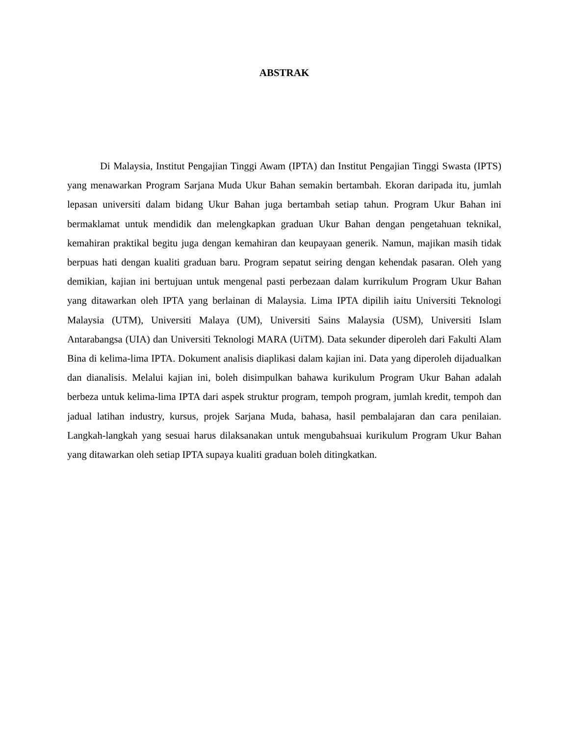ABSTRAK
Di Malaysia, Institut Pengajian Tinggi Awam (IPTA) dan Institut Pengajian Tinggi Swasta (IPTS) yang menawarkan Program Sarjana Muda Ukur Bahan semakin bertambah. Ekoran daripada itu, jumlah lepasan universiti dalam bidang Ukur Bahan juga bertambah setiap tahun. Program Ukur Bahan ini bermaklamat untuk mendidik dan melengkapkan graduan Ukur Bahan dengan pengetahuan teknikal, kemahiran praktikal begitu juga dengan kemahiran dan keupayaan generik. Namun, majikan masih tidak berpuas hati dengan kualiti graduan baru. Program sepatut seiring dengan kehendak pasaran. Oleh yang demikian, kajian ini bertujuan untuk mengenal pasti perbezaan dalam kurrikulum Program Ukur Bahan yang ditawarkan oleh IPTA yang berlainan di Malaysia. Lima IPTA dipilih iaitu Universiti Teknologi Malaysia (UTM), Universiti Malaya (UM), Universiti Sains Malaysia (USM), Universiti Islam Antarabangsa (UIA) dan Universiti Teknologi MARA (UiTM). Data sekunder diperoleh dari Fakulti Alam Bina di kelima-lima IPTA. Dokument analisis diaplikasi dalam kajian ini. Data yang diperoleh dijadualkan dan dianalisis. Melalui kajian ini, boleh disimpulkan bahawa kurikulum Program Ukur Bahan adalah berbeza untuk kelima-lima IPTA dari aspek struktur program, tempoh program, jumlah kredit, tempoh dan jadual latihan industry, kursus, projek Sarjana Muda, bahasa, hasil pembalajaran dan cara penilaian. Langkah-langkah yang sesuai harus dilaksanakan untuk mengubahsuai kurikulum Program Ukur Bahan yang ditawarkan oleh setiap IPTA supaya kualiti graduan boleh ditingkatkan.